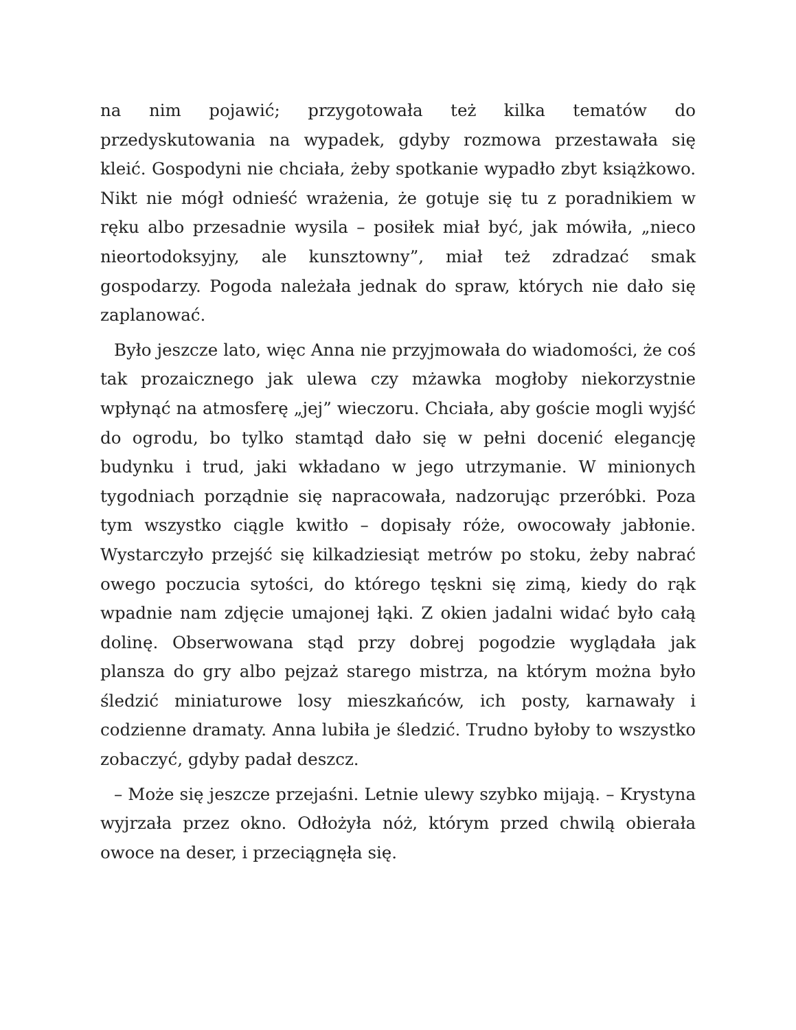na nim pojawić; przygotowała też kilka tematów do przedyskutowania na wypadek, gdyby rozmowa przestawała się kleić. Gospodyni nie chciała, żeby spotkanie wypadło zbyt książkowo. Nikt nie mógł odnieść wrażenia, że gotuje się tu z poradnikiem w ręku albo przesadnie wysila – posiłek miał być, jak mówiła, „nieco nieortodoksyjny, ale kunsztowny”, miał też zdradzać smak gospodarzy. Pogoda należała jednak do spraw, których nie dało się zaplanować.
Było jeszcze lato, więc Anna nie przyjmowała do wiadomości, że coś tak prozaicznego jak ulewa czy mżawka mogłoby niekorzystnie wpłynąć na atmosferę „jej” wieczoru. Chciała, aby goście mogli wyjść do ogrodu, bo tylko stamtąd dało się w pełni docenić elegancję budynku i trud, jaki wkładano w jego utrzymanie. W minionych tygodniach porządnie się napracowała, nadzorując przeróbki. Poza tym wszystko ciągle kwitło – dopisały róże, owocowały jabłonie. Wystarczyło przejść się kilkadziesiąt metrów po stoku, żeby nabrać owego poczucia sytości, do którego tęskni się zimą, kiedy do rąk wpadnie nam zdjęcie umajonej łąki. Z okien jadalni widać było całą dolinę. Obserwowana stąd przy dobrej pogodzie wyglądała jak plansza do gry albo pejzaż starego mistrza, na którym można było śledzić miniaturowe losy mieszkańców, ich posty, karnawały i codzienne dramaty. Anna lubiła je śledzić. Trudno byłoby to wszystko zobaczyć, gdyby padał deszcz.
– Może się jeszcze przejaśni. Letnie ulewy szybko mijają. – Krystyna wyjrzała przez okno. Odłożyła nóż, którym przed chwilą obierała owoce na deser, i przeciągnęła się.